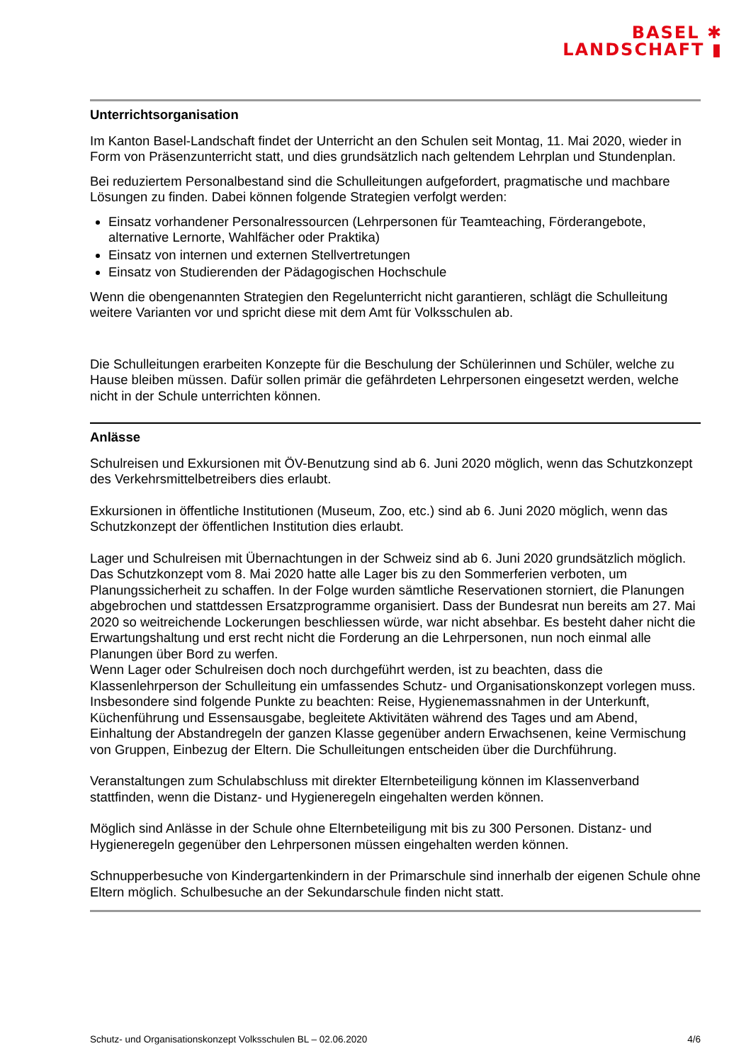BASEL ✱
LANDSCHAFT ▮
Unterrichtsorganisation
Im Kanton Basel-Landschaft findet der Unterricht an den Schulen seit Montag, 11. Mai 2020, wieder in Form von Präsenzunterricht statt, und dies grundsätzlich nach geltendem Lehrplan und Stundenplan.
Bei reduziertem Personalbestand sind die Schulleitungen aufgefordert, pragmatische und machbare Lösungen zu finden. Dabei können folgende Strategien verfolgt werden:
Einsatz vorhandener Personalressourcen (Lehrpersonen für Teamteaching, Förderangebote, alternative Lernorte, Wahlfächer oder Praktika)
Einsatz von internen und externen Stellvertretungen
Einsatz von Studierenden der Pädagogischen Hochschule
Wenn die obengenannten Strategien den Regelunterricht nicht garantieren, schlägt die Schulleitung weitere Varianten vor und spricht diese mit dem Amt für Volksschulen ab.
Die Schulleitungen erarbeiten Konzepte für die Beschulung der Schülerinnen und Schüler, welche zu Hause bleiben müssen. Dafür sollen primär die gefährdeten Lehrpersonen eingesetzt werden, welche nicht in der Schule unterrichten können.
Anlässe
Schulreisen und Exkursionen mit ÖV-Benutzung sind ab 6. Juni 2020 möglich, wenn das Schutzkonzept des Verkehrsmittelbetreibers dies erlaubt.
Exkursionen in öffentliche Institutionen (Museum, Zoo, etc.) sind ab 6. Juni 2020 möglich, wenn das Schutzkonzept der öffentlichen Institution dies erlaubt.
Lager und Schulreisen mit Übernachtungen in der Schweiz sind ab 6. Juni 2020 grundsätzlich möglich. Das Schutzkonzept vom 8. Mai 2020 hatte alle Lager bis zu den Sommerferien verboten, um Planungssicherheit zu schaffen. In der Folge wurden sämtliche Reservationen storniert, die Planungen abgebrochen und stattdessen Ersatzprogramme organisiert. Dass der Bundesrat nun bereits am 27. Mai 2020 so weitreichende Lockerungen beschliessen würde, war nicht absehbar. Es besteht daher nicht die Erwartungshaltung und erst recht nicht die Forderung an die Lehrpersonen, nun noch einmal alle Planungen über Bord zu werfen.
Wenn Lager oder Schulreisen doch noch durchgeführt werden, ist zu beachten, dass die Klassenlehrperson der Schulleitung ein umfassendes Schutz- und Organisationskonzept vorlegen muss. Insbesondere sind folgende Punkte zu beachten: Reise, Hygienemassnahmen in der Unterkunft, Küchenführung und Essensausgabe, begleitete Aktivitäten während des Tages und am Abend, Einhaltung der Abstandregeln der ganzen Klasse gegenüber andern Erwachsenen, keine Vermischung von Gruppen, Einbezug der Eltern. Die Schulleitungen entscheiden über die Durchführung.
Veranstaltungen zum Schulabschluss mit direkter Elternbeteiligung können im Klassenverband stattfinden, wenn die Distanz- und Hygieneregeln eingehalten werden können.
Möglich sind Anlässe in der Schule ohne Elternbeteiligung mit bis zu 300 Personen. Distanz- und Hygieneregeln gegenüber den Lehrpersonen müssen eingehalten werden können.
Schnupperbesuche von Kindergartenkindern in der Primarschule sind innerhalb der eigenen Schule ohne Eltern möglich. Schulbesuche an der Sekundarschule finden nicht statt.
Schutz- und Organisationskonzept Volksschulen BL – 02.06.2020 4/6